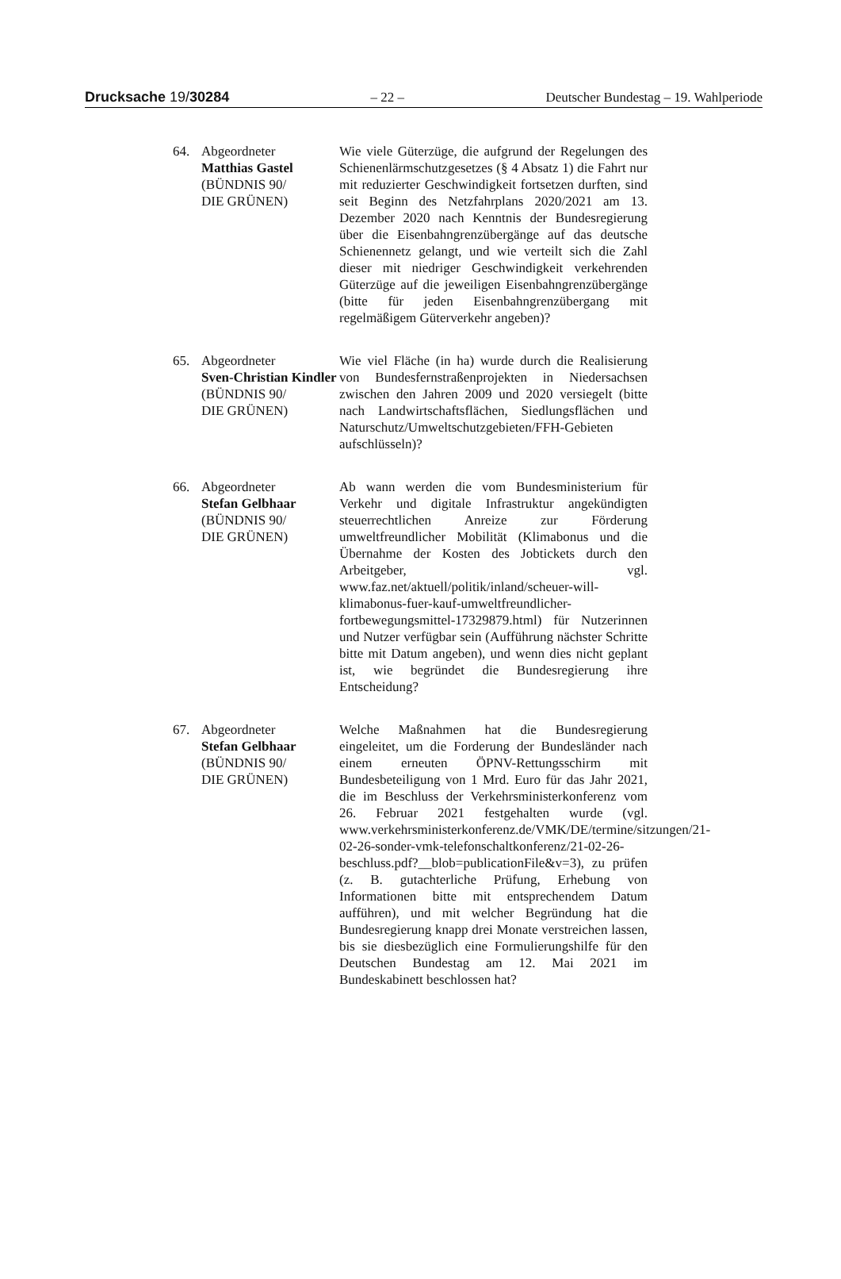Drucksache 19/30284 – 22 – Deutscher Bundestag – 19. Wahlperiode
64. Abgeordneter
Matthias Gastel
(BÜNDNIS 90/
DIE GRÜNEN)
Wie viele Güterzüge, die aufgrund der Regelungen des Schienenlärmschutzgesetzes (§ 4 Absatz 1) die Fahrt nur mit reduzierter Geschwindigkeit fortsetzen durften, sind seit Beginn des Netzfahrplans 2020/2021 am 13. Dezember 2020 nach Kenntnis der Bundesregierung über die Eisenbahngrenzübergänge auf das deutsche Schienennetz gelangt, und wie verteilt sich die Zahl dieser mit niedriger Geschwindigkeit verkehrenden Güterzüge auf die jeweiligen Eisenbahngrenzübergänge (bitte für jeden Eisenbahngrenzübergang mit regelmäßigem Güterverkehr angeben)?
65. Abgeordneter
Sven-Christian Kindler
(BÜNDNIS 90/
DIE GRÜNEN)
Wie viel Fläche (in ha) wurde durch die Realisierung von Bundesfernstraßenprojekten in Niedersachsen zwischen den Jahren 2009 und 2020 versiegelt (bitte nach Landwirtschaftsflächen, Siedlungsflächen und Naturschutz/Umweltschutzgebieten/FFH-Gebieten aufschlüsseln)?
66. Abgeordneter
Stefan Gelbhaar
(BÜNDNIS 90/
DIE GRÜNEN)
Ab wann werden die vom Bundesministerium für Verkehr und digitale Infrastruktur angekündigten steuerrechtlichen Anreize zur Förderung umweltfreundlicher Mobilität (Klimabonus und die Übernahme der Kosten des Jobtickets durch den Arbeitgeber, vgl. www.faz.net/aktuell/politik/inland/scheuer-will-klimabonus-fuer-kauf-umweltfreundlicher-fortbewegungsmittel-17329879.html) für Nutzerinnen und Nutzer verfügbar sein (Aufführung nächster Schritte bitte mit Datum angeben), und wenn dies nicht geplant ist, wie begründet die Bundesregierung ihre Entscheidung?
67. Abgeordneter
Stefan Gelbhaar
(BÜNDNIS 90/
DIE GRÜNEN)
Welche Maßnahmen hat die Bundesregierung eingeleitet, um die Forderung der Bundesländer nach einem erneuten ÖPNV-Rettungsschirm mit Bundesbeteiligung von 1 Mrd. Euro für das Jahr 2021, die im Beschluss der Verkehrsministerkonferenz vom 26. Februar 2021 festgehalten wurde (vgl. www.verkehrsministerkonferenz.de/VMK/DE/termine/sitzungen/21-02-26-sonder-vmk-telefonschaltkonferenz/21-02-26-beschluss.pdf?__blob=publicationFile&v=3), zu prüfen (z. B. gutachterliche Prüfung, Erhebung von Informationen bitte mit entsprechendem Datum aufführen), und mit welcher Begründung hat die Bundesregierung knapp drei Monate verstreichen lassen, bis sie diesbezüglich eine Formulierungshilfe für den Deutschen Bundestag am 12. Mai 2021 im Bundeskabinett beschlossen hat?